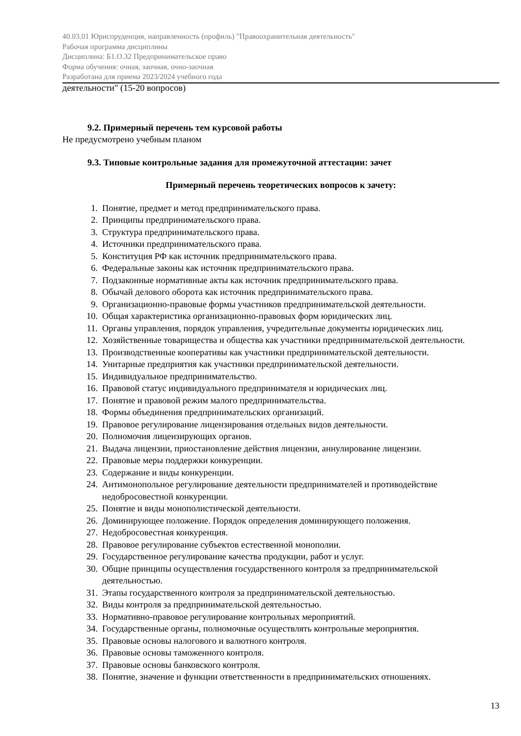40.03.01 Юриспруденция, направленность (профиль) "Правоохранительная деятельность"
Рабочая программа дисциплины
Дисциплина: Б1.О.32 Предпринимательское право
Форма обучения: очная, заочная, очно-заочная
Разработана для приема 2023/2024 учебного года
деятельности" (15-20 вопросов)
9.2. Примерный перечень тем курсовой работы
Не предусмотрено учебным планом
9.3. Типовые контрольные задания для промежуточной аттестации: зачет
Примерный перечень теоретических вопросов к зачету:
1. Понятие, предмет и метод предпринимательского права.
2. Принципы предпринимательского права.
3. Структура предпринимательского права.
4. Источники предпринимательского права.
5. Конституция РФ как источник предпринимательского права.
6. Федеральные законы как источник предпринимательского права.
7. Подзаконные нормативные акты как источник предпринимательского права.
8. Обычай делового оборота как источник предпринимательского права.
9. Организационно-правовые формы участников предпринимательской деятельности.
10. Общая характеристика организационно-правовых форм юридических лиц.
11. Органы управления, порядок управления, учредительные документы юридических лиц.
12. Хозяйственные товарищества и общества как участники предпринимательской деятельности.
13. Производственные кооперативы как участники предпринимательской деятельности.
14. Унитарные предприятия как участники предпринимательской деятельности.
15. Индивидуальное предпринимательство.
16. Правовой статус индивидуального предпринимателя и юридических лиц.
17. Понятие и правовой режим малого предпринимательства.
18. Формы объединения предпринимательских организаций.
19. Правовое регулирование лицензирования отдельных видов деятельности.
20. Полномочия лицензирующих органов.
21. Выдача лицензии, приостановление действия лицензии, аннулирование лицензии.
22. Правовые меры поддержки конкуренции.
23. Содержание и виды конкуренции.
24. Антимонопольное регулирование деятельности предпринимателей и противодействие недобросовестной конкуренции.
25. Понятие и виды монополистической деятельности.
26. Доминирующее положение. Порядок определения доминирующего положения.
27. Недобросовестная конкуренция.
28. Правовое регулирование субъектов естественной монополии.
29. Государственное регулирование качества продукции, работ и услуг.
30. Общие принципы осуществления государственного контроля за предпринимательской деятельностью.
31. Этапы государственного контроля за предпринимательской деятельностью.
32. Виды контроля за предпринимательской деятельностью.
33. Нормативно-правовое регулирование контрольных мероприятий.
34. Государственные органы, полномочные осуществлять контрольные мероприятия.
35. Правовые основы налогового и валютного контроля.
36. Правовые основы таможенного контроля.
37. Правовые основы банковского контроля.
38. Понятие, значение и функции ответственности в предпринимательских отношениях.
13